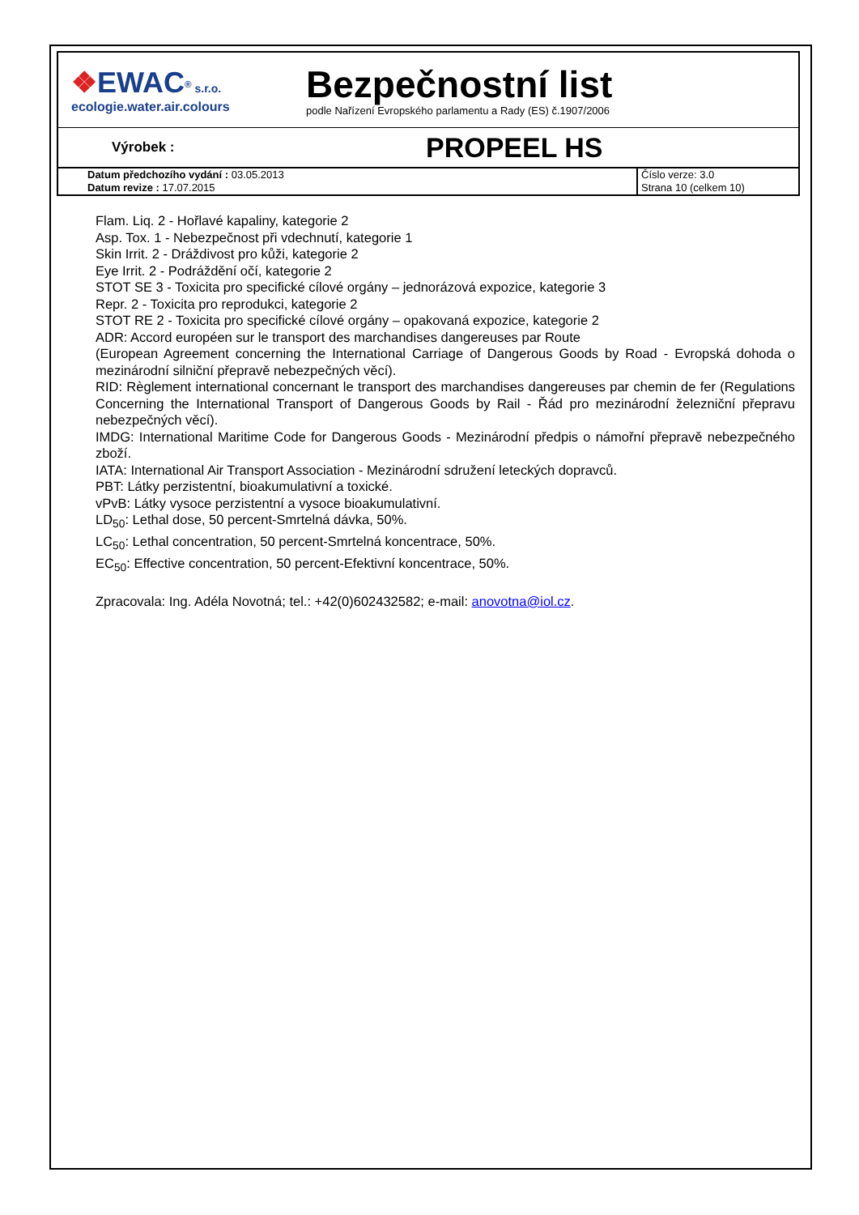| ❖ EWAC <sup>®</sup> s.r.o. ecologie.water.air.colours Bezpečnostní list podle Nařízení Evropského parlamentu a Rady (ES) č.1907/2006 | |
| Výrobek : PROPEEL HS | |
| Datum předchozího vydání : 03.05.2013 Datum revize : 17.07.2015 | Číslo verze: 3.0 Strana 10 (celkem 10) |
Flam. Liq. 2 - Hořlavé kapaliny, kategorie 2
Asp. Tox. 1 - Nebezpečnost při vdechnutí, kategorie 1
Skin Irrit. 2 - Dráždivost pro kůži, kategorie 2
Eye Irrit. 2 - Podráždění očí, kategorie 2
STOT SE 3 - Toxicita pro specifické cílové orgány – jednorázová expozice, kategorie 3
Repr. 2 - Toxicita pro reprodukci, kategorie 2
STOT RE 2 - Toxicita pro specifické cílové orgány – opakovaná expozice, kategorie 2
ADR: Accord européen sur le transport des marchandises dangereuses par Route
(European Agreement concerning the International Carriage of Dangerous Goods by Road - Evropská dohoda o mezinárodní silniční přepravě nebezpečných věcí).
RID: Règlement international concernant le transport des marchandises dangereuses par chemin de fer (Regulations Concerning the International Transport of Dangerous Goods by Rail - Řád pro mezinárodní železniční přepravu nebezpečných věcí).
IMDG: International Maritime Code for Dangerous Goods - Mezinárodní předpis o námořní přepravě nebezpečného zboží.
IATA: International Air Transport Association - Mezinárodní sdružení leteckých dopravců.
PBT: Látky perzistentní, bioakumulativní a toxické.
vPvB: Látky vysoce perzistentní a vysoce bioakumulativní.
LD<sub>50</sub>: Lethal dose, 50 percent-Smrtelná dávka, 50%.
LC<sub>50</sub>: Lethal concentration, 50 percent-Smrtelná koncentrace, 50%.
EC<sub>50</sub>: Effective concentration, 50 percent-Efektivní koncentrace, 50%.
Zpracovala: Ing. Adéla Novotná; tel.: +42(0)602432582; e-mail: anovotna@iol.cz.